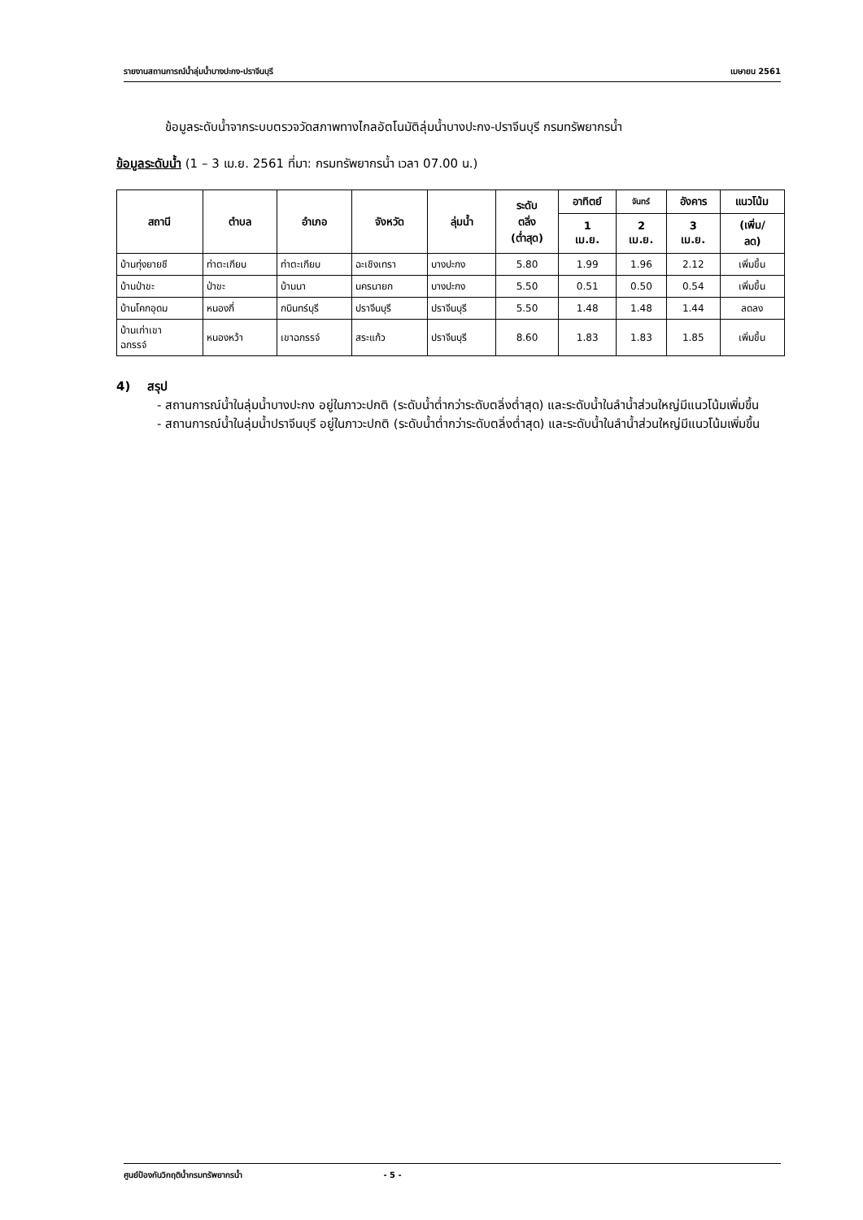รายงานสถานการณ์น้ำลุ่มน้ำบางปะกง-ปราจีนบุรี เมษายน 2561
ข้อมูลระดับน้ำจากระบบตรวจวัดสภาพทางไกลอัตโนมัติลุ่มน้ำบางปะกง-ปราจีนบุรี กรมทรัพยากรน้ำ
ข้อมูลระดับน้ำ (1 – 3 เม.ย. 2561 ที่มา: กรมทรัพยากรน้ำ เวลา 07.00 น.)
| สถานี | ตำบล | อำเภอ | จังหวัด | ลุ่มน้ำ | ระดับ ตลิ่ง (ต่ำสุด) | อาทิตย์ | จันทร์ | อังคาร | แนวโน้ม |
| --- | --- | --- | --- | --- | --- | --- | --- | --- | --- |
| | | | | | | 1 เม.ย. | 2 เม.ย. | 3 เม.ย. | (เพิ่ม/ ลด) |
| บ้านทุ่งยายชี | ท่าตะเกียบ | ท่าตะเกียบ | ฉะเชิงเทรา | บางปะกง | 5.80 | 1.99 | 1.96 | 2.12 | เพิ่มขึ้น |
| บ้านป่าขะ | ป่าขะ | บ้านนา | นครนายก | บางปะกง | 5.50 | 0.51 | 0.50 | 0.54 | เพิ่มขึ้น |
| บ้านโคกอุดม | หนองกี่ | กบินทร์บุรี | ปราจีนบุรี | ปราจีนบุรี | 5.50 | 1.48 | 1.48 | 1.44 | ลดลง |
| บ้านเก่าเขา ฉกรรจ์ | หนองหว้า | เขาฉกรรจ์ | สระแก้ว | ปราจีนบุรี | 8.60 | 1.83 | 1.83 | 1.85 | เพิ่มขึ้น |
4) สรุป
- สถานการณ์น้ำในลุ่มน้ำบางปะกง อยู่ในภาวะปกติ (ระดับน้ำต่ำกว่าระดับตลิ่งต่ำสุด) และระดับน้ำในลำน้ำส่วนใหญ่มีแนวโน้มเพิ่มขึ้น
- สถานการณ์น้ำในลุ่มน้ำปราจีนบุรี อยู่ในภาวะปกติ (ระดับน้ำต่ำกว่าระดับตลิ่งต่ำสุด) และระดับน้ำในลำน้ำส่วนใหญ่มีแนวโน้มเพิ่มขึ้น
ศูนย์ป้องกันวิกฤติน้ำกรมทรัพยากรน้ำ - 5 -